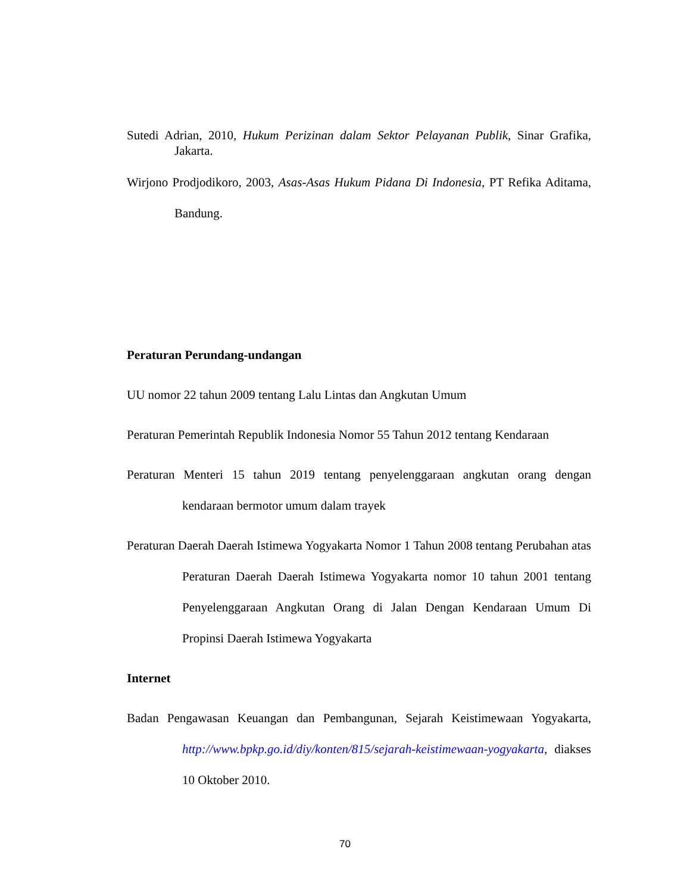Sutedi Adrian, 2010, Hukum Perizinan dalam Sektor Pelayanan Publik, Sinar Grafika, Jakarta.
Wirjono Prodjodikoro, 2003, Asas-Asas Hukum Pidana Di Indonesia, PT Refika Aditama, Bandung.
Peraturan Perundang-undangan
UU nomor 22 tahun 2009 tentang Lalu Lintas dan Angkutan Umum
Peraturan Pemerintah Republik Indonesia Nomor 55 Tahun 2012 tentang Kendaraan
Peraturan Menteri 15 tahun 2019 tentang penyelenggaraan angkutan orang dengan kendaraan bermotor umum dalam trayek
Peraturan Daerah Daerah Istimewa Yogyakarta Nomor 1 Tahun 2008 tentang Perubahan atas Peraturan Daerah Daerah Istimewa Yogyakarta nomor 10 tahun 2001 tentang Penyelenggaraan Angkutan Orang di Jalan Dengan Kendaraan Umum Di Propinsi Daerah Istimewa Yogyakarta
Internet
Badan Pengawasan Keuangan dan Pembangunan, Sejarah Keistimewaan Yogyakarta, http://www.bpkp.go.id/diy/konten/815/sejarah-keistimewaan-yogyakarta, diakses 10 Oktober 2010.
70